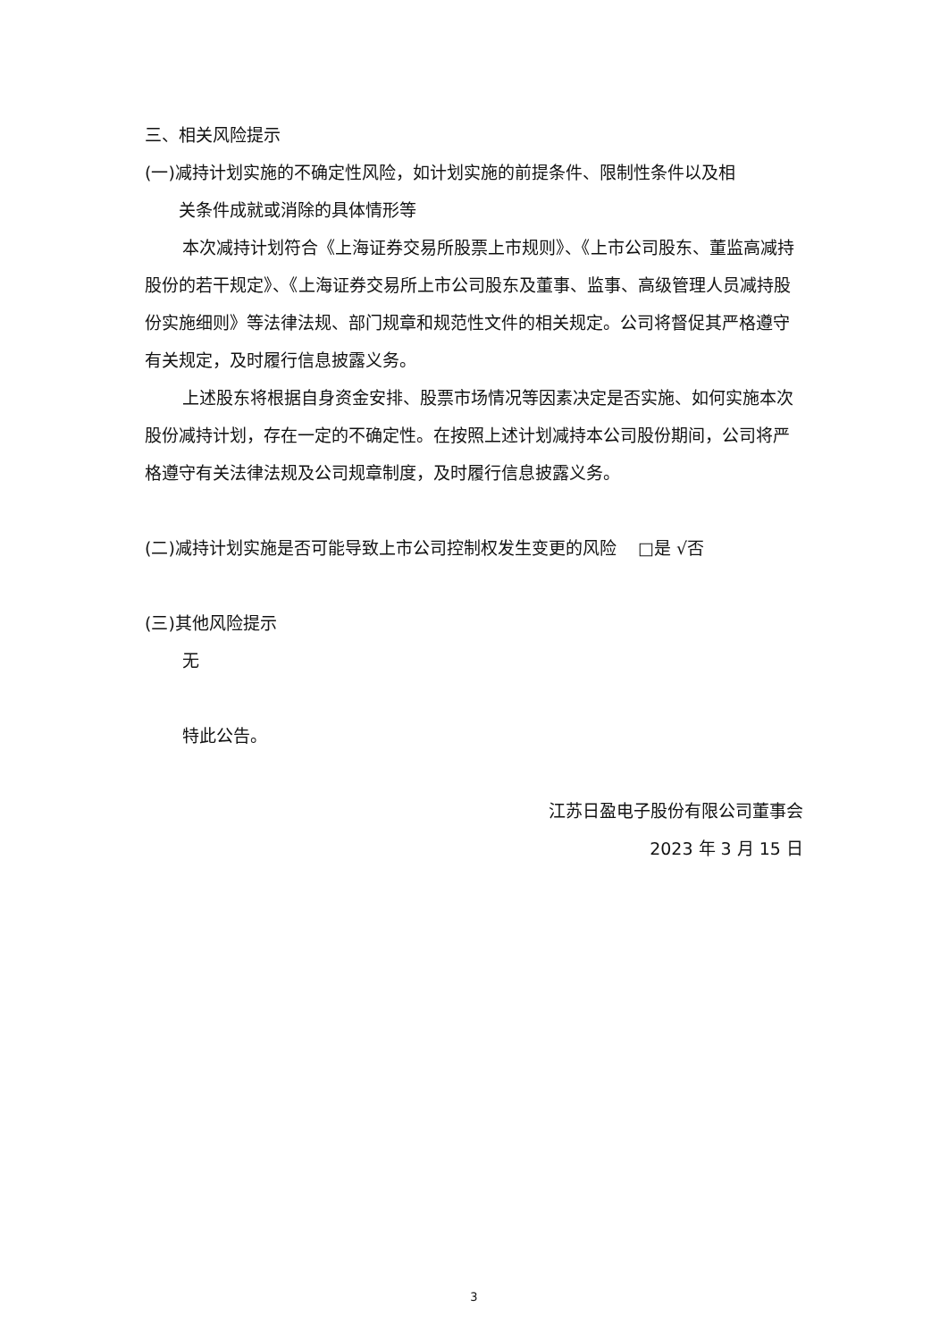三、相关风险提示
(一)减持计划实施的不确定性风险，如计划实施的前提条件、限制性条件以及相
关条件成就或消除的具体情形等
本次减持计划符合《上海证券交易所股票上市规则》、《上市公司股东、董监高减持股份的若干规定》、《上海证券交易所上市公司股东及董事、监事、高级管理人员减持股份实施细则》等法律法规、部门规章和规范性文件的相关规定。公司将督促其严格遵守有关规定，及时履行信息披露义务。
上述股东将根据自身资金安排、股票市场情况等因素决定是否实施、如何实施本次股份减持计划，存在一定的不确定性。在按照上述计划减持本公司股份期间，公司将严格遵守有关法律法规及公司规章制度，及时履行信息披露义务。
(二)减持计划实施是否可能导致上市公司控制权发生变更的风险 □是 √否
(三)其他风险提示
无
特此公告。
江苏日盈电子股份有限公司董事会
2023 年 3 月 15 日
3